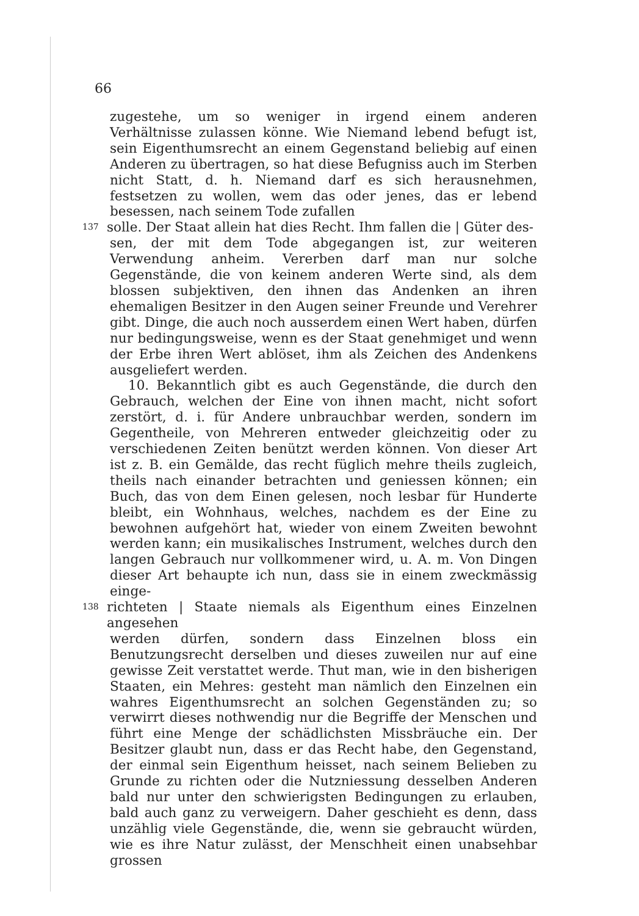66
zugestehe, um so weniger in irgend einem anderen Verhältnisse zulassen könne. Wie Niemand lebend befugt ist, sein Eigenthumsrecht an einem Gegenstand beliebig auf einen Anderen zu übertragen, so hat diese Befugniss auch im Sterben nicht Statt, d. h. Niemand darf es sich herausnehmen, festsetzen zu wollen, wem das oder jenes, das er lebend besessen, nach seinem Tode zufallen
137 solle. Der Staat allein hat dies Recht. Ihm fallen die | Güter des-
sen, der mit dem Tode abgegangen ist, zur weiteren Verwendung anheim. Vererben darf man nur solche Gegenstände, die von keinem anderen Werte sind, als dem blossen subjektiven, den ihnen das Andenken an ihren ehemaligen Besitzer in den Augen seiner Freunde und Verehrer gibt. Dinge, die auch noch ausserdem einen Wert haben, dürfen nur bedingungsweise, wenn es der Staat genehmiget und wenn der Erbe ihren Wert ablöset, ihm als Zeichen des Andenkens ausgeliefert werden.
10. Bekanntlich gibt es auch Gegenstände, die durch den Gebrauch, welchen der Eine von ihnen macht, nicht sofort zerstört, d. i. für Andere unbrauchbar werden, sondern im Gegentheile, von Mehreren entweder gleichzeitig oder zu verschiedenen Zeiten benützt werden können. Von dieser Art ist z. B. ein Gemälde, das recht füglich mehre theils zugleich, theils nach einander betrachten und geniessen können; ein Buch, das von dem Einen gelesen, noch lesbar für Hunderte bleibt, ein Wohnhaus, welches, nachdem es der Eine zu bewohnen aufgehört hat, wieder von einem Zweiten bewohnt werden kann; ein musikalisches Instrument, welches durch den langen Gebrauch nur vollkommener wird, u. A. m. Von Dingen dieser Art behaupte ich nun, dass sie in einem zweckmässig einge-
138 richteten | Staate niemals als Eigenthum eines Einzelnen angesehen
werden dürfen, sondern dass Einzelnen bloss ein Benutzungsrecht derselben und dieses zuweilen nur auf eine gewisse Zeit verstattet werde. Thut man, wie in den bisherigen Staaten, ein Mehres: gesteht man nämlich den Einzelnen ein wahres Eigenthumsrecht an solchen Gegenständen zu; so verwirrt dieses nothwendig nur die Begriffe der Menschen und führt eine Menge der schädlichsten Missbräuche ein. Der Besitzer glaubt nun, dass er das Recht habe, den Gegenstand, der einmal sein Eigenthum heisset, nach seinem Belieben zu Grunde zu richten oder die Nutzniessung desselben Anderen bald nur unter den schwierigsten Bedingungen zu erlauben, bald auch ganz zu verweigern. Daher geschieht es denn, dass unzählig viele Gegenstände, die, wenn sie gebraucht würden, wie es ihre Natur zulässt, der Menschheit einen unabsehbar grossen